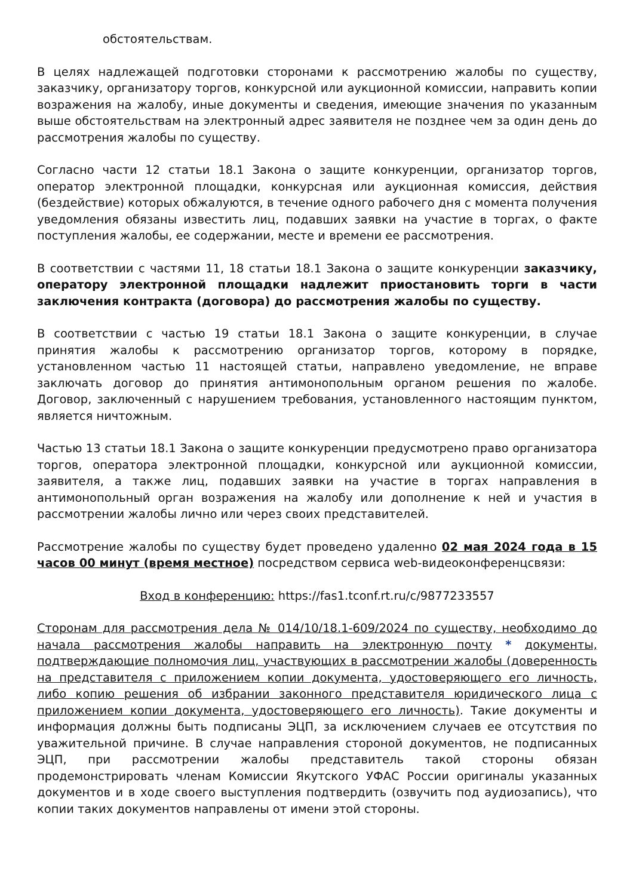обстоятельствам.
В целях надлежащей подготовки сторонами к рассмотрению жалобы по существу, заказчику, организатору торгов, конкурсной или аукционной комиссии, направить копии возражения на жалобу, иные документы и сведения, имеющие значения по указанным выше обстоятельствам на электронный адрес заявителя не позднее чем за один день до рассмотрения жалобы по существу.
Согласно части 12 статьи 18.1 Закона о защите конкуренции, организатор торгов, оператор электронной площадки, конкурсная или аукционная комиссия, действия (бездействие) которых обжалуются, в течение одного рабочего дня с момента получения уведомления обязаны известить лиц, подавших заявки на участие в торгах, о факте поступления жалобы, ее содержании, месте и времени ее рассмотрения.
В соответствии с частями 11, 18 статьи 18.1 Закона о защите конкуренции заказчику, оператору электронной площадки надлежит приостановить торги в части заключения контракта (договора) до рассмотрения жалобы по существу.
В соответствии с частью 19 статьи 18.1 Закона о защите конкуренции, в случае принятия жалобы к рассмотрению организатор торгов, которому в порядке, установленном частью 11 настоящей статьи, направлено уведомление, не вправе заключать договор до принятия антимонопольным органом решения по жалобе. Договор, заключенный с нарушением требования, установленного настоящим пунктом, является ничтожным.
Частью 13 статьи 18.1 Закона о защите конкуренции предусмотрено право организатора торгов, оператора электронной площадки, конкурсной или аукционной комиссии, заявителя, а также лиц, подавших заявки на участие в торгах направления в антимонопольный орган возражения на жалобу или дополнение к ней и участия в рассмотрении жалобы лично или через своих представителей.
Рассмотрение жалобы по существу будет проведено удаленно 02 мая 2024 года в 15 часов 00 минут (время местное) посредством сервиса web-видеоконференцсвязи:
Вход в конференцию: https://fas1.tconf.rt.ru/c/9877233557
Сторонам для рассмотрения дела № 014/10/18.1-609/2024 по существу, необходимо до начала рассмотрения жалобы направить на электронную почту * документы, подтверждающие полномочия лиц, участвующих в рассмотрении жалобы (доверенность на представителя с приложением копии документа, удостоверяющего его личность, либо копию решения об избрании законного представителя юридического лица с приложением копии документа, удостоверяющего его личность). Такие документы и информация должны быть подписаны ЭЦП, за исключением случаев ее отсутствия по уважительной причине. В случае направления стороной документов, не подписанных ЭЦП, при рассмотрении жалобы представитель такой стороны обязан продемонстрировать членам Комиссии Якутского УФАС России оригиналы указанных документов и в ходе своего выступления подтвердить (озвучить под аудиозапись), что копии таких документов направлены от имени этой стороны.